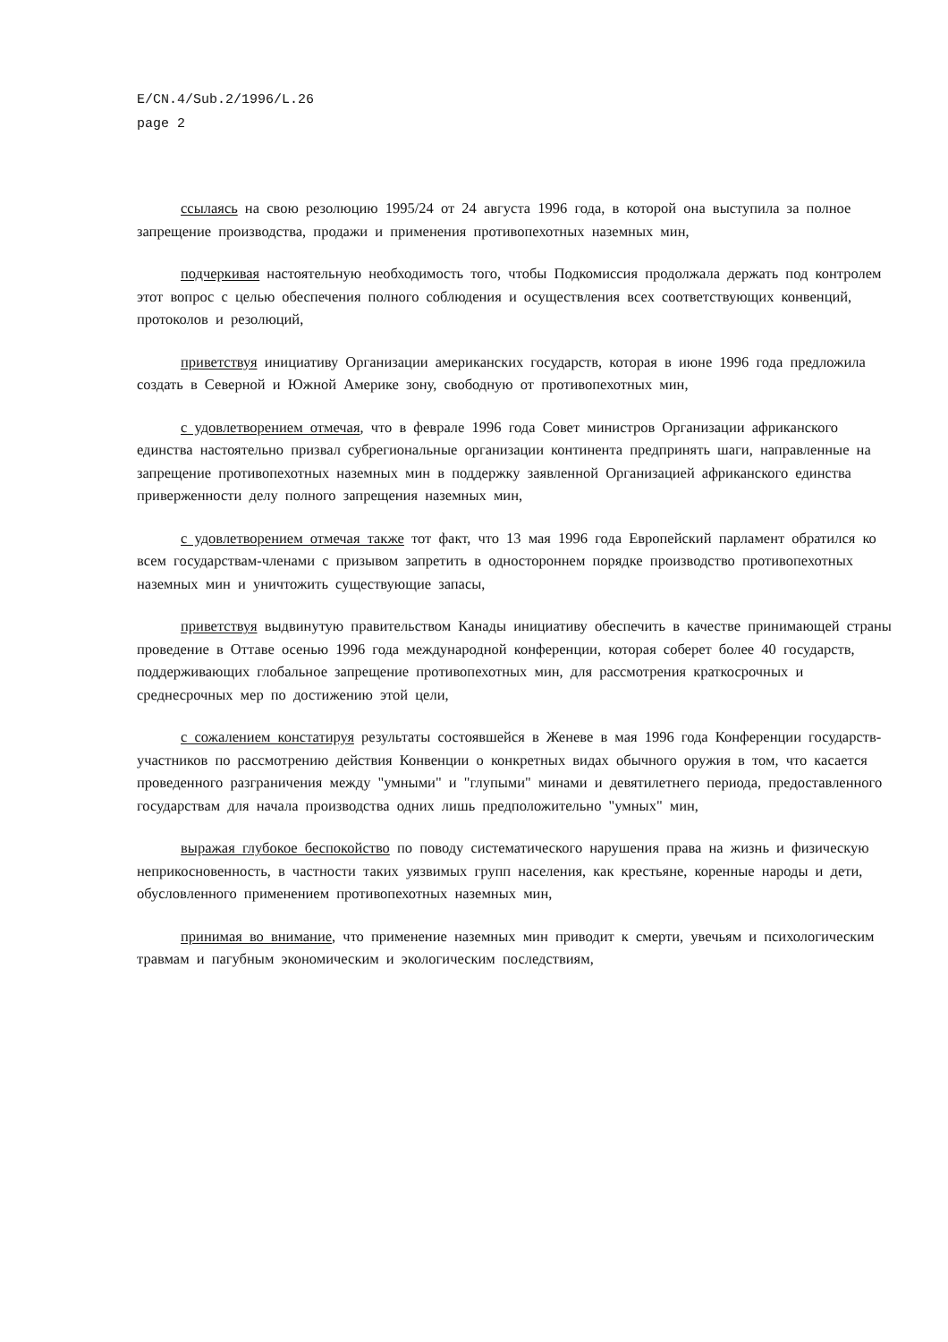E/CN.4/Sub.2/1996/L.26
page 2
ссылаясь на свою резолюцию 1995/24 от 24 августа 1996 года, в которой она выступила за полное запрещение производства, продажи и применения противопехотных наземных мин,
подчеркивая настоятельную необходимость того, чтобы Подкомиссия продолжала держать под контролем этот вопрос с целью обеспечения полного соблюдения и осуществления всех соответствующих конвенций, протоколов и резолюций,
приветствуя инициативу Организации американских государств, которая в июне 1996 года предложила создать в Северной и Южной Америке зону, свободную от противопехотных мин,
с удовлетворением отмечая, что в феврале 1996 года Совет министров Организации африканского единства настоятельно призвал субрегиональные организации континента предпринять шаги, направленные на запрещение противопехотных наземных мин в поддержку заявленной Организацией африканского единства приверженности делу полного запрещения наземных мин,
с удовлетворением отмечая также тот факт, что 13 мая 1996 года Европейский парламент обратился ко всем государствам-членами с призывом запретить в одностороннем порядке производство противопехотных наземных мин и уничтожить существующие запасы,
приветствуя выдвинутую правительством Канады инициативу обеспечить в качестве принимающей страны проведение в Оттаве осенью 1996 года международной конференции, которая соберет более 40 государств, поддерживающих глобальное запрещение противопехотных мин, для рассмотрения краткосрочных и среднесрочных мер по достижению этой цели,
с сожалением констатируя результаты состоявшейся в Женеве в мая 1996 года Конференции государств-участников по рассмотрению действия Конвенции о конкретных видах обычного оружия в том, что касается проведенного разграничения между "умными" и "глупыми" минами и девятилетнего периода, предоставленного государствам для начала производства одних лишь предположительно "умных" мин,
выражая глубокое беспокойство по поводу систематического нарушения права на жизнь и физическую неприкосновенность, в частности таких уязвимых групп населения, как крестьяне, коренные народы и дети, обусловленного применением противопехотных наземных мин,
принимая во внимание, что применение наземных мин приводит к смерти, увечьям и психологическим травмам и пагубным экономическим и экологическим последствиям,